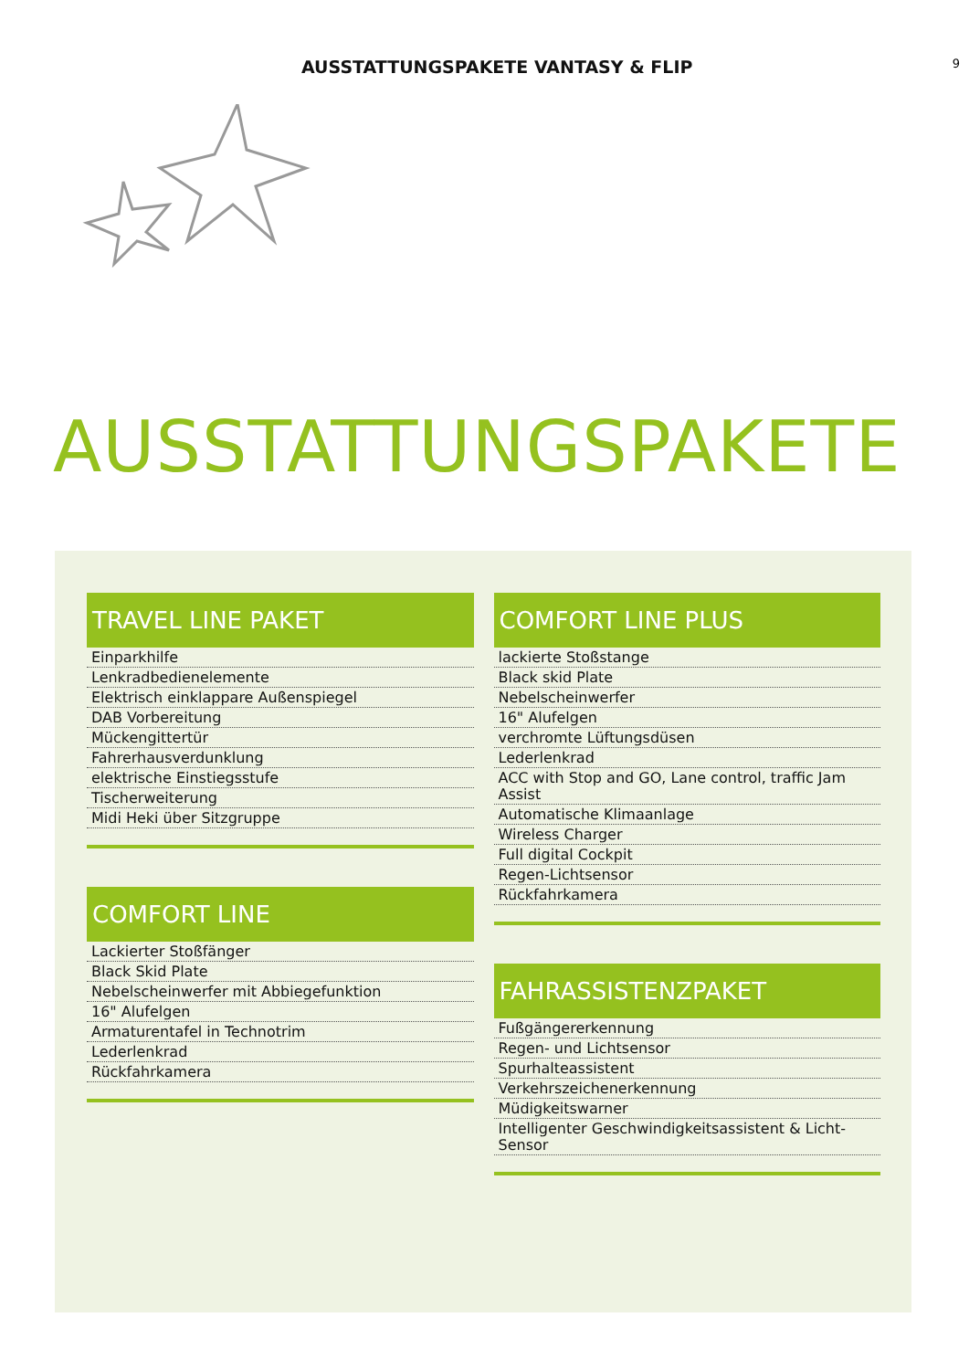AUSSTATTUNGSPAKETE VANTASY & FLIP
9
AUSSTATTUNGSPAKETE
TRAVEL LINE PAKET
Einparkhilfe
Lenkradbedienelemente
Elektrisch einklappare Außenspiegel
DAB Vorbereitung
Mückengittertür
Fahrerhausverdunklung
elektrische Einstiegsstufe
Tischerweiterung
Midi Heki über Sitzgruppe
COMFORT LINE
Lackierter Stoßfänger
Black Skid Plate
Nebelscheinwerfer mit Abbiegefunktion
16" Alufelgen
Armaturentafel in Technotrim
Lederlenkrad
Rückfahrkamera
COMFORT LINE PLUS
lackierte Stoßstange
Black skid Plate
Nebelscheinwerfer
16" Alufelgen
verchromte Lüftungsdüsen
Lederlenkrad
ACC with Stop and GO, Lane control, traffic Jam Assist
Automatische Klimaanlage
Wireless Charger
Full digital Cockpit
Regen-Lichtsensor
Rückfahrkamera
FAHRASSISTENZPAKET
Fußgängererkennung
Regen- und Lichtsensor
Spurhalteassistent
Verkehrszeichenerkennung
Müdigkeitswarner
Intelligenter Geschwindigkeitsassistent & Licht-Sensor